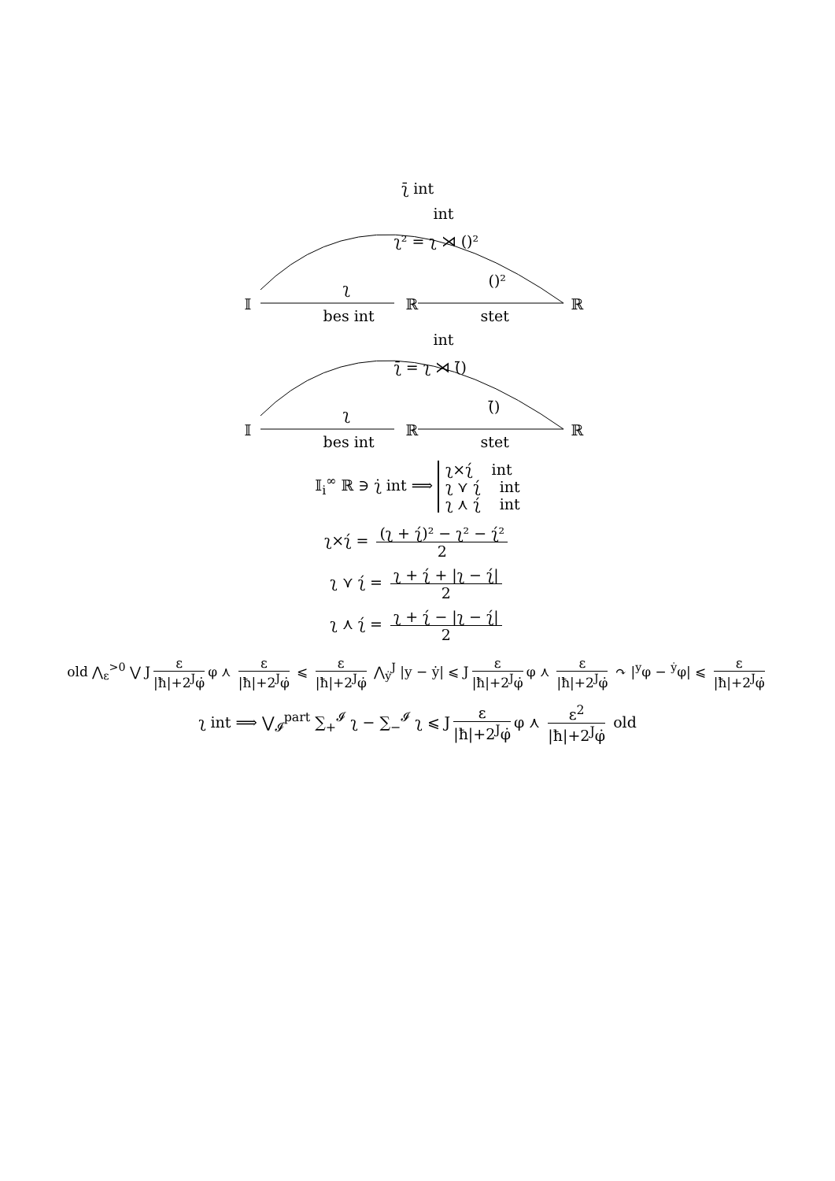ʅ̄ int
int
ʅ² = ʅ ⋊ ()²
ʅ ()²
𝕀 ℝ ℝ
bes int stet
int
ʅ̄ = ʅ ⋊ (̄)
ʅ (̄)
𝕀 ℝ ℝ
bes int stet
𝕀<sub>i</sub><sup>∞</sup> ℝ ∋ ʅ̇ int ⟹ ʅ×ʅ́ int
ʅ ⋎ ʅ́ int
ʅ ⋏ ʅ́ int
ʅ×ʅ́ = (ʅ + ʅ́)² − ʅ² − ʅ́² 2
ʅ ⋎ ʅ́ = ʅ + ʅ́ + |ʅ − ʅ́| 2
ʅ ⋏ ʅ́ = ʅ + ʅ́ − |ʅ − ʅ́| 2
old ⋀<sub>ε</sub><sup>>0</sup> ⋁ J ε |ħ|+2<sup>J</sup>φ̇ φ ⋏ ε |ħ|+2<sup>J</sup>φ̇ ⩽ ε |ħ|+2<sup>J</sup>φ̇ ⋀<sub>ẏ</sub><sup>J</sup> |y − ẏ| ⩽ J ε |ħ|+2<sup>J</sup>φ̇ φ ⋏ ε |ħ|+2<sup>J</sup>φ̇ ↷ |<sup>y</sup>φ − <sup>ẏ</sup>φ| ⩽ ε |ħ|+2<sup>J</sup>φ̇
ʅ int ⟹ ⋁<sub>𝓘</sub><sup>part</sup> ∑<sub>+</sub><sup>𝓘</sup> ʅ − ∑<sub>−</sub><sup>𝓘</sup> ʅ ⩽ J ε |ħ|+2<sup>J</sup>φ̇ φ ⋏ ε<sup>2</sup> |ħ|+2<sup>J</sup>φ̇ old